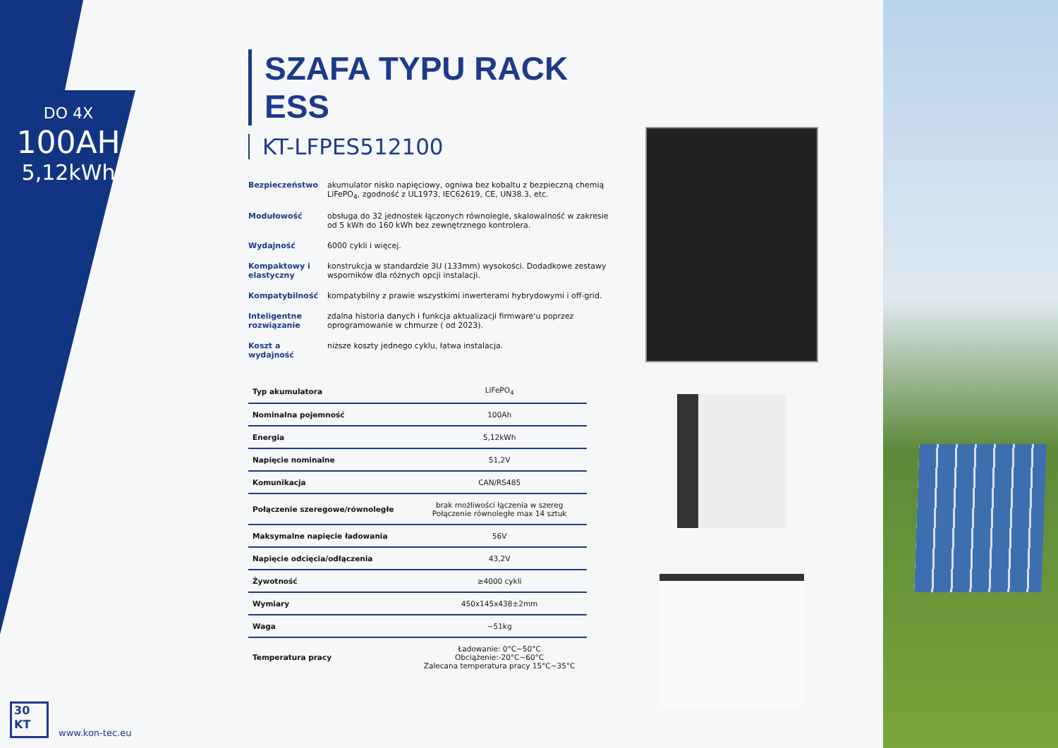DO 4X
100AH
5,12kWh
SZAFA TYPU RACK ESS
KT-LFPES512100
Bezpieczeństwo akumulator nisko napięciowy, ogniwa bez kobaltu z bezpieczną chemią LiFePO<sub>4</sub>, zgodność z UL1973, IEC62619, CE, UN38.3, etc.
Modułowość obsługa do 32 jednostek łączonych równolegle, skalowalność w zakresie od 5 kWh do 160 kWh bez zewnętrznego kontrolera.
Wydajność 6000 cykli i więcej.
Kompaktowy i elastyczny
konstrukcja w standardzie 3U (133mm) wysokości. Dodadkowe zestawy wsporników dla różnych opcji instalacji.
Kompatybilność kompatybilny z prawie wszystkimi inwerterami hybrydowymi i off-grid.
Inteligentne rozwiązanie
zdalna historia danych i funkcja aktualizacji firmware'u poprzez oprogramowanie w chmurze ( od 2023).
Koszt a wydajność
niższe koszty jednego cyklu, łatwa instalacja.
| Typ akumulatora | LiFePO<sub>4</sub> |
| Nominalna pojemność | 100Ah |
| Energia | 5,12kWh |
| Napięcie nominalne | 51,2V |
| Komunikacja | CAN/RS485 |
| Połączenie szeregowe/równoległe | brak możliwości łączenia w szereg Połączenie równoległe max 14 sztuk |
| Maksymalne napięcie ładowania | 56V |
| Napięcie odcięcia/odłączenia | 43,2V |
| Żywotność | ≥4000 cykli |
| Wymiary | 450x145x438±2mm |
| Waga | ~51kg |
| Temperatura pracy | Ładowanie: 0°C~50°C Obciążenie:-20°C~60°C Zalecana temperatura pracy 15°C~35°C |
30
KT
www.kon-tec.eu